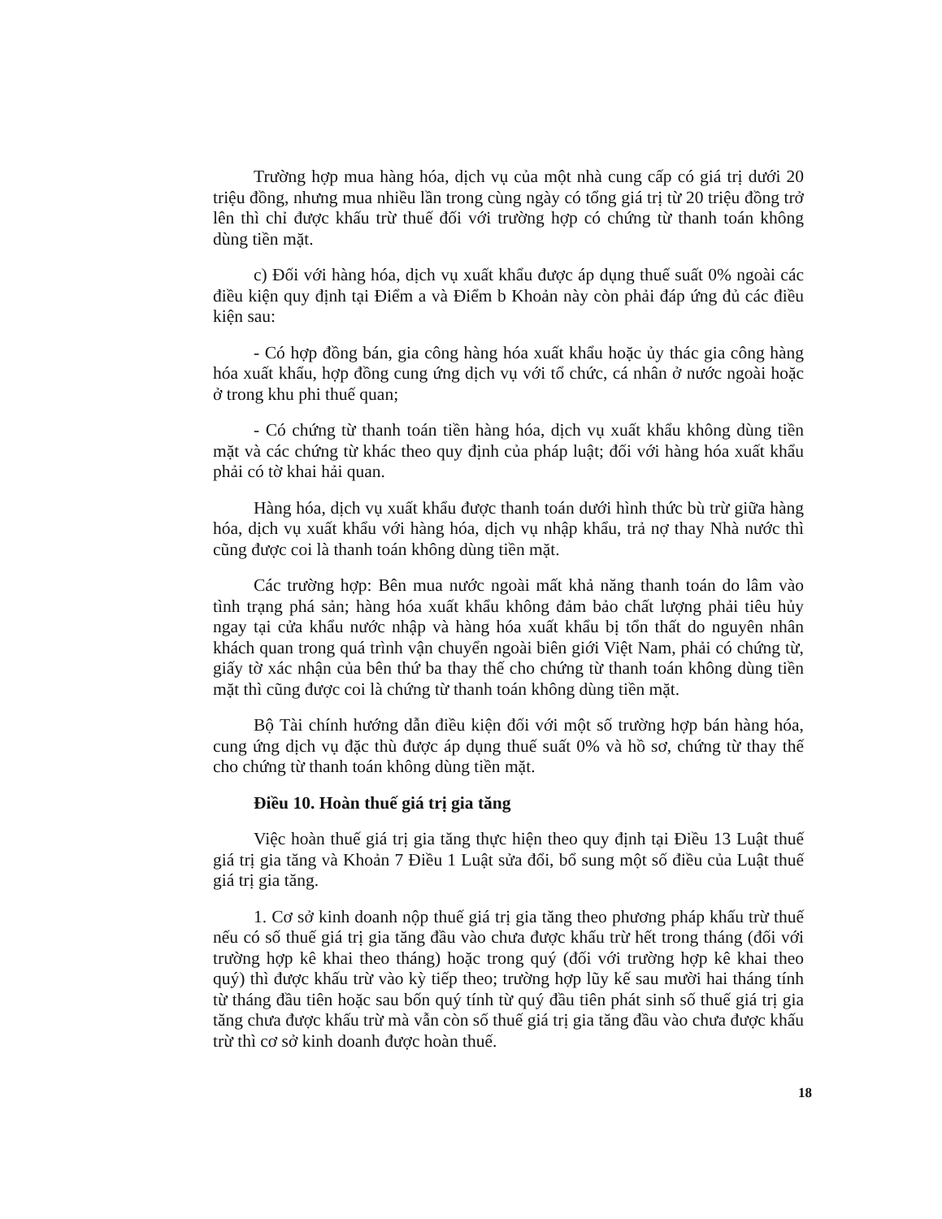Trường hợp mua hàng hóa, dịch vụ của một nhà cung cấp có giá trị dưới 20 triệu đồng, nhưng mua nhiều lần trong cùng ngày có tổng giá trị từ 20 triệu đồng trở lên thì chỉ được khấu trừ thuế đối với trường hợp có chứng từ thanh toán không dùng tiền mặt.
c) Đối với hàng hóa, dịch vụ xuất khẩu được áp dụng thuế suất 0% ngoài các điều kiện quy định tại Điểm a và Điểm b Khoản này còn phải đáp ứng đủ các điều kiện sau:
- Có hợp đồng bán, gia công hàng hóa xuất khẩu hoặc ủy thác gia công hàng hóa xuất khẩu, hợp đồng cung ứng dịch vụ với tổ chức, cá nhân ở nước ngoài hoặc ở trong khu phi thuế quan;
- Có chứng từ thanh toán tiền hàng hóa, dịch vụ xuất khẩu không dùng tiền mặt và các chứng từ khác theo quy định của pháp luật; đối với hàng hóa xuất khẩu phải có tờ khai hải quan.
Hàng hóa, dịch vụ xuất khẩu được thanh toán dưới hình thức bù trừ giữa hàng hóa, dịch vụ xuất khẩu với hàng hóa, dịch vụ nhập khẩu, trả nợ thay Nhà nước thì cũng được coi là thanh toán không dùng tiền mặt.
Các trường hợp: Bên mua nước ngoài mất khả năng thanh toán do lâm vào tình trạng phá sản; hàng hóa xuất khẩu không đảm bảo chất lượng phải tiêu hủy ngay tại cửa khẩu nước nhập và hàng hóa xuất khẩu bị tổn thất do nguyên nhân khách quan trong quá trình vận chuyển ngoài biên giới Việt Nam, phải có chứng từ, giấy tờ xác nhận của bên thứ ba thay thế cho chứng từ thanh toán không dùng tiền mặt thì cũng được coi là chứng từ thanh toán không dùng tiền mặt.
Bộ Tài chính hướng dẫn điều kiện đối với một số trường hợp bán hàng hóa, cung ứng dịch vụ đặc thù được áp dụng thuế suất 0% và hồ sơ, chứng từ thay thế cho chứng từ thanh toán không dùng tiền mặt.
Điều 10. Hoàn thuế giá trị gia tăng
Việc hoàn thuế giá trị gia tăng thực hiện theo quy định tại Điều 13 Luật thuế giá trị gia tăng và Khoản 7 Điều 1 Luật sửa đổi, bổ sung một số điều của Luật thuế giá trị gia tăng.
1. Cơ sở kinh doanh nộp thuế giá trị gia tăng theo phương pháp khấu trừ thuế nếu có số thuế giá trị gia tăng đầu vào chưa được khấu trừ hết trong tháng (đối với trường hợp kê khai theo tháng) hoặc trong quý (đối với trường hợp kê khai theo quý) thì được khấu trừ vào kỳ tiếp theo; trường hợp lũy kế sau mười hai tháng tính từ tháng đầu tiên hoặc sau bốn quý tính từ quý đầu tiên phát sinh số thuế giá trị gia tăng chưa được khấu trừ mà vẫn còn số thuế giá trị gia tăng đầu vào chưa được khấu trừ thì cơ sở kinh doanh được hoàn thuế.
18